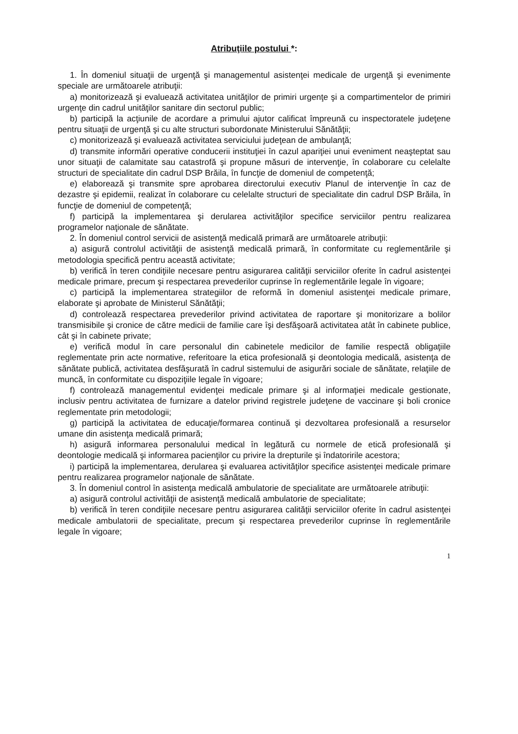Atribuţiile postului *:
1. În domeniul situaţii de urgenţă şi managementul asistenţei medicale de urgenţă şi evenimente speciale are următoarele atribuţii:
a) monitorizează şi evaluează activitatea unităţilor de primiri urgenţe şi a compartimentelor de primiri urgenţe din cadrul unităţilor sanitare din sectorul public;
b) participă la acţiunile de acordare a primului ajutor calificat împreună cu inspectoratele judeţene pentru situaţii de urgenţă şi cu alte structuri subordonate Ministerului Sănătăţii;
c) monitorizează şi evaluează activitatea serviciului judeţean de ambulanţă;
d) transmite informări operative conducerii instituţiei în cazul apariţiei unui eveniment neaşteptat sau unor situaţii de calamitate sau catastrofă şi propune măsuri de intervenţie, în colaborare cu celelalte structuri de specialitate din cadrul DSP Brăila, în funcţie de domeniul de competenţă;
e) elaborează şi transmite spre aprobarea directorului executiv Planul de intervenţie în caz de dezastre şi epidemii, realizat în colaborare cu celelalte structuri de specialitate din cadrul DSP Brăila, în funcţie de domeniul de competenţă;
f) participă la implementarea şi derularea activităţilor specifice serviciilor pentru realizarea programelor naţionale de sănătate.
2. În domeniul control servicii de asistenţă medicală primară are următoarele atribuţii:
a) asigură controlul activităţii de asistenţă medicală primară, în conformitate cu reglementările şi metodologia specifică pentru această activitate;
b) verifică în teren condiţiile necesare pentru asigurarea calităţii serviciilor oferite în cadrul asistenţei medicale primare, precum şi respectarea prevederilor cuprinse în reglementările legale în vigoare;
c) participă la implementarea strategiilor de reformă în domeniul asistenţei medicale primare, elaborate şi aprobate de Ministerul Sănătăţii;
d) controlează respectarea prevederilor privind activitatea de raportare şi monitorizare a bolilor transmisibile şi cronice de către medicii de familie care îşi desfăşoară activitatea atât în cabinete publice, cât şi în cabinete private;
e) verifică modul în care personalul din cabinetele medicilor de familie respectă obligaţiile reglementate prin acte normative, referitoare la etica profesională şi deontologia medicală, asistenţa de sănătate publică, activitatea desfăşurată în cadrul sistemului de asigurări sociale de sănătate, relaţiile de muncă, în conformitate cu dispoziţiile legale în vigoare;
f) controlează managementul evidenţei medicale primare şi al informaţiei medicale gestionate, inclusiv pentru activitatea de furnizare a datelor privind registrele judeţene de vaccinare şi boli cronice reglementate prin metodologii;
g) participă la activitatea de educaţie/formarea continuă şi dezvoltarea profesională a resurselor umane din asistenţa medicală primară;
h) asigură informarea personalului medical în legătură cu normele de etică profesională şi deontologie medicală şi informarea pacienţilor cu privire la drepturile şi îndatoririle acestora;
i) participă la implementarea, derularea şi evaluarea activităţilor specifice asistenţei medicale primare pentru realizarea programelor naţionale de sănătate.
3. În domeniul control în asistenţa medicală ambulatorie de specialitate are următoarele atribuţii:
a) asigură controlul activităţii de asistenţă medicală ambulatorie de specialitate;
b) verifică în teren condiţiile necesare pentru asigurarea calităţii serviciilor oferite în cadrul asistenţei medicale ambulatorii de specialitate, precum şi respectarea prevederilor cuprinse în reglementările legale în vigoare;
1